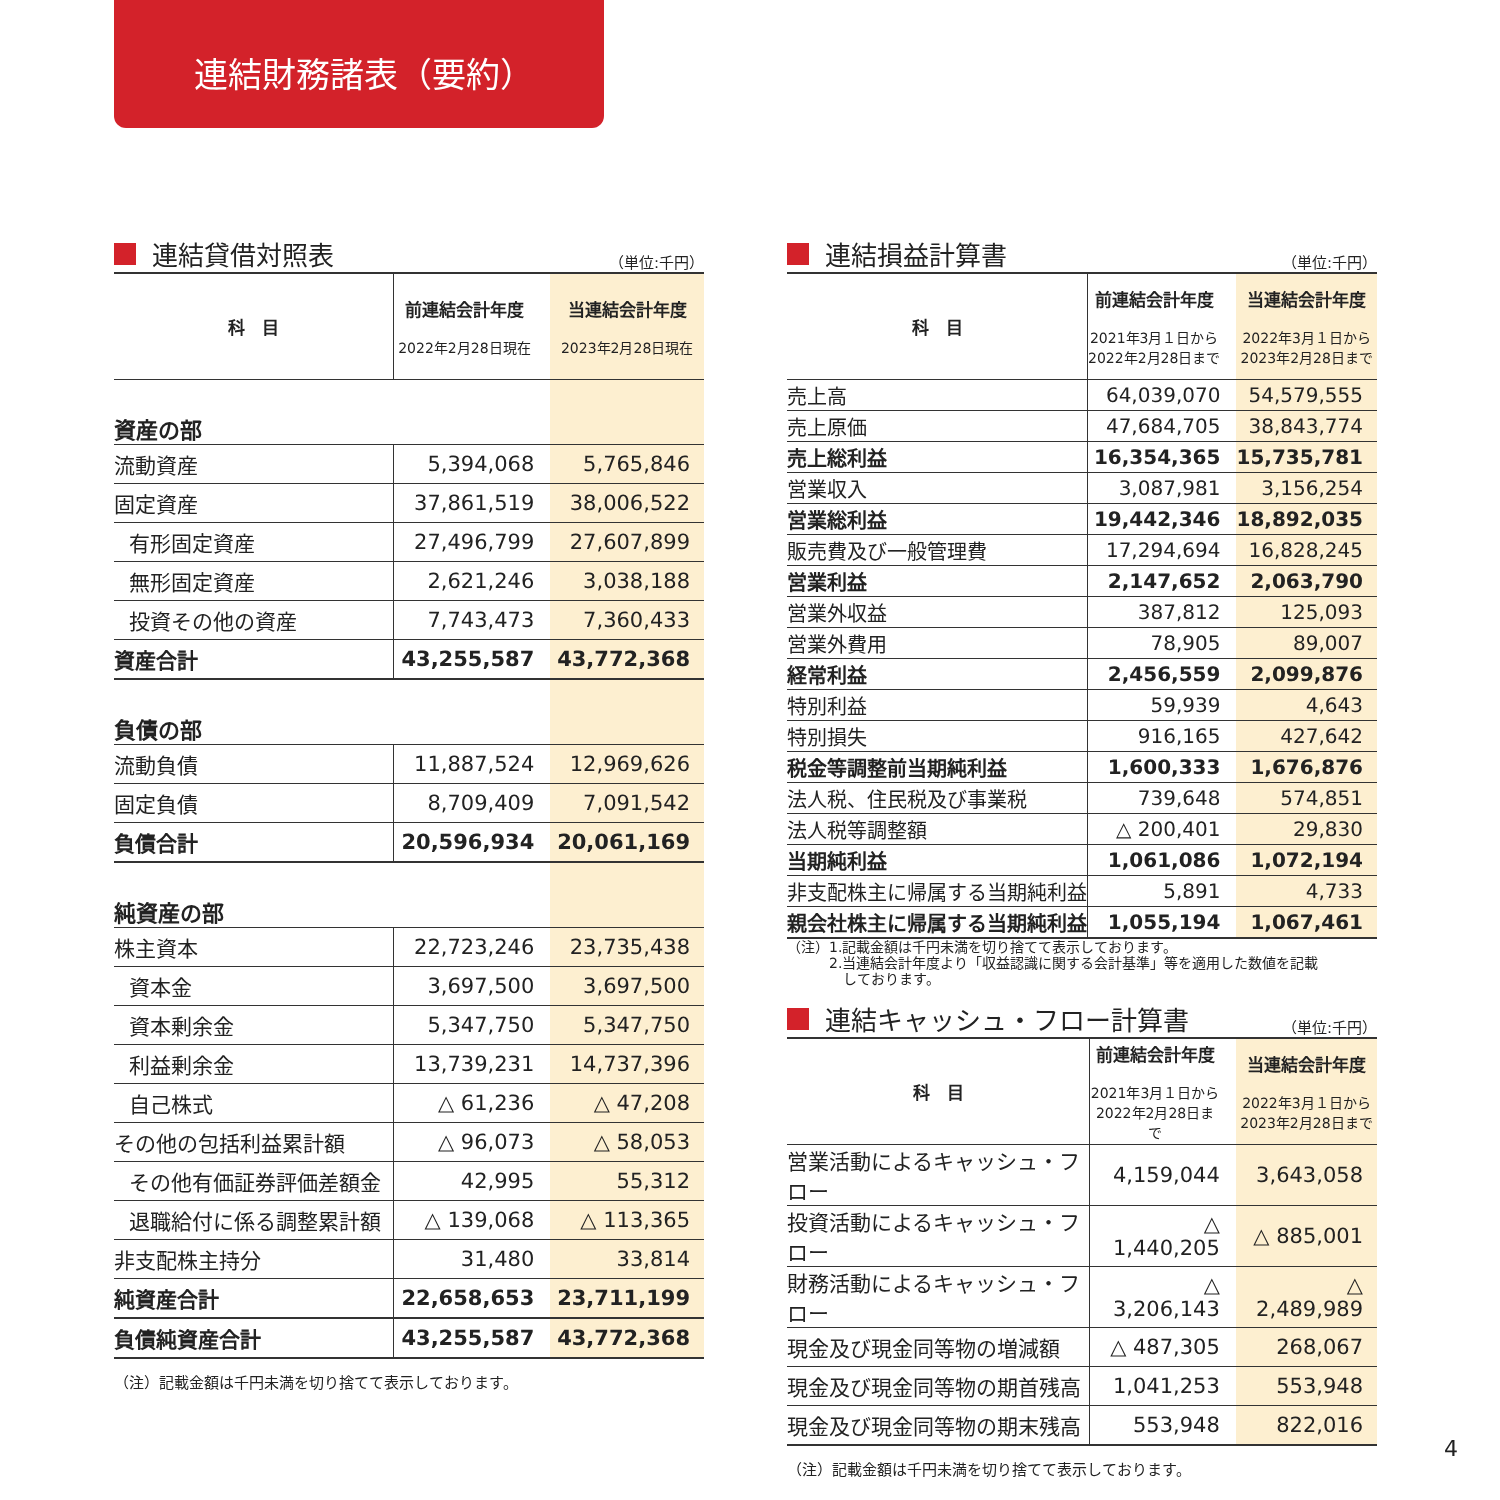連結財務諸表（要約）
連結貸借対照表
（単位:千円）
| 科 目 | 前連結会計年度 2022年2月28日現在 | 当連結会計年度 2023年2月28日現在 |
| --- | --- | --- |
| 資産の部 | | |
| 流動資産 | 5,394,068 | 5,765,846 |
| 固定資産 | 37,861,519 | 38,006,522 |
| 有形固定資産 | 27,496,799 | 27,607,899 |
| 無形固定資産 | 2,621,246 | 3,038,188 |
| 投資その他の資産 | 7,743,473 | 7,360,433 |
| 資産合計 | 43,255,587 | 43,772,368 |
| 負債の部 | | |
| 流動負債 | 11,887,524 | 12,969,626 |
| 固定負債 | 8,709,409 | 7,091,542 |
| 負債合計 | 20,596,934 | 20,061,169 |
| 純資産の部 | | |
| 株主資本 | 22,723,246 | 23,735,438 |
| 資本金 | 3,697,500 | 3,697,500 |
| 資本剰余金 | 5,347,750 | 5,347,750 |
| 利益剰余金 | 13,739,231 | 14,737,396 |
| 自己株式 | △ 61,236 | △ 47,208 |
| その他の包括利益累計額 | △ 96,073 | △ 58,053 |
| その他有価証券評価差額金 | 42,995 | 55,312 |
| 退職給付に係る調整累計額 | △ 139,068 | △ 113,365 |
| 非支配株主持分 | 31,480 | 33,814 |
| 純資産合計 | 22,658,653 | 23,711,199 |
| 負債純資産合計 | 43,255,587 | 43,772,368 |
（注）記載金額は千円未満を切り捨てて表示しております。
連結損益計算書
（単位:千円）
| 科 目 | 前連結会計年度 2021年3月１日から 2022年2月28日まで | 当連結会計年度 2022年3月１日から 2023年2月28日まで |
| --- | --- | --- |
| 売上高 | 64,039,070 | 54,579,555 |
| 売上原価 | 47,684,705 | 38,843,774 |
| 売上総利益 | 16,354,365 | 15,735,781 |
| 営業収入 | 3,087,981 | 3,156,254 |
| 営業総利益 | 19,442,346 | 18,892,035 |
| 販売費及び一般管理費 | 17,294,694 | 16,828,245 |
| 営業利益 | 2,147,652 | 2,063,790 |
| 営業外収益 | 387,812 | 125,093 |
| 営業外費用 | 78,905 | 89,007 |
| 経常利益 | 2,456,559 | 2,099,876 |
| 特別利益 | 59,939 | 4,643 |
| 特別損失 | 916,165 | 427,642 |
| 税金等調整前当期純利益 | 1,600,333 | 1,676,876 |
| 法人税、住民税及び事業税 | 739,648 | 574,851 |
| 法人税等調整額 | △ 200,401 | 29,830 |
| 当期純利益 | 1,061,086 | 1,072,194 |
| 非支配株主に帰属する当期純利益 | 5,891 | 4,733 |
| 親会社株主に帰属する当期純利益 | 1,055,194 | 1,067,461 |
（注）1.記載金額は千円未満を切り捨てて表示しております。
　　　2.当連結会計年度より「収益認識に関する会計基準」等を適用した数値を記載
　　　　しております。
連結キャッシュ・フロー計算書
（単位:千円）
| 科 目 | 前連結会計年度 2021年3月１日から 2022年2月28日まで | 当連結会計年度 2022年3月１日から 2023年2月28日まで |
| --- | --- | --- |
| 営業活動によるキャッシュ・フロー | 4,159,044 | 3,643,058 |
| 投資活動によるキャッシュ・フロー | △ 1,440,205 | △ 885,001 |
| 財務活動によるキャッシュ・フロー | △ 3,206,143 | △ 2,489,989 |
| 現金及び現金同等物の増減額 | △ 487,305 | 268,067 |
| 現金及び現金同等物の期首残高 | 1,041,253 | 553,948 |
| 現金及び現金同等物の期末残高 | 553,948 | 822,016 |
（注）記載金額は千円未満を切り捨てて表示しております。
4